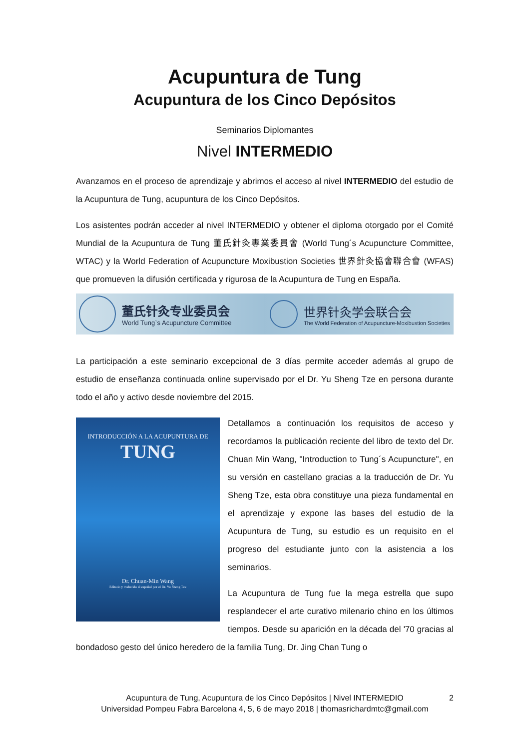Acupuntura de Tung
Acupuntura de los Cinco Depósitos
Seminarios Diplomantes
Nivel INTERMEDIO
Avanzamos en el proceso de aprendizaje y abrimos el acceso al nivel INTERMEDIO del estudio de la Acupuntura de Tung, acupuntura de los Cinco Depósitos.
Los asistentes podrán acceder al nivel INTERMEDIO y obtener el diploma otorgado por el Comité Mundial de la Acupuntura de Tung 董氏針灸專業委員會 (World Tung´s Acupuncture Committee, WTAC) y la World Federation of Acupuncture Moxibustion Societies 世界針灸協會聯合會 (WFAS) que promueven la difusión certificada y rigurosa de la Acupuntura de Tung en España.
董氏针灸专业委员会
World Tung`s Acupuncture Committee
世界针灸学会联合会
The World Federation of Acupuncture-Moxibustion Societies
La participación a este seminario excepcional de 3 días permite acceder además al grupo de estudio de enseñanza continuada online supervisado por el Dr. Yu Sheng Tze en persona durante todo el año y activo desde noviembre del 2015.
INTRODUCCIÓN A LA ACUPUNTURA DE
TUNG
Dr. Chuan-Min Wang
Editado y traducido al español por el Dr. Yu Sheng Tze
Detallamos a continuación los requisitos de acceso y recordamos la publicación reciente del libro de texto del Dr. Chuan Min Wang, "Introduction to Tung´s Acupuncture", en su versión en castellano gracias a la traducción de Dr. Yu Sheng Tze, esta obra constituye una pieza fundamental en el aprendizaje y expone las bases del estudio de la Acupuntura de Tung, su estudio es un requisito en el progreso del estudiante junto con la asistencia a los seminarios.
La Acupuntura de Tung fue la mega estrella que supo resplandecer el arte curativo milenario chino en los últimos tiempos. Desde su aparición en la década del '70 gracias al bondadoso gesto del único heredero de la familia Tung, Dr. Jing Chan Tung o
Acupuntura de Tung, Acupuntura de los Cinco Depósitos | Nivel INTERMEDIO
Universidad Pompeu Fabra Barcelona 4, 5, 6 de mayo 2018 | thomasrichardmtc@gmail.com
2